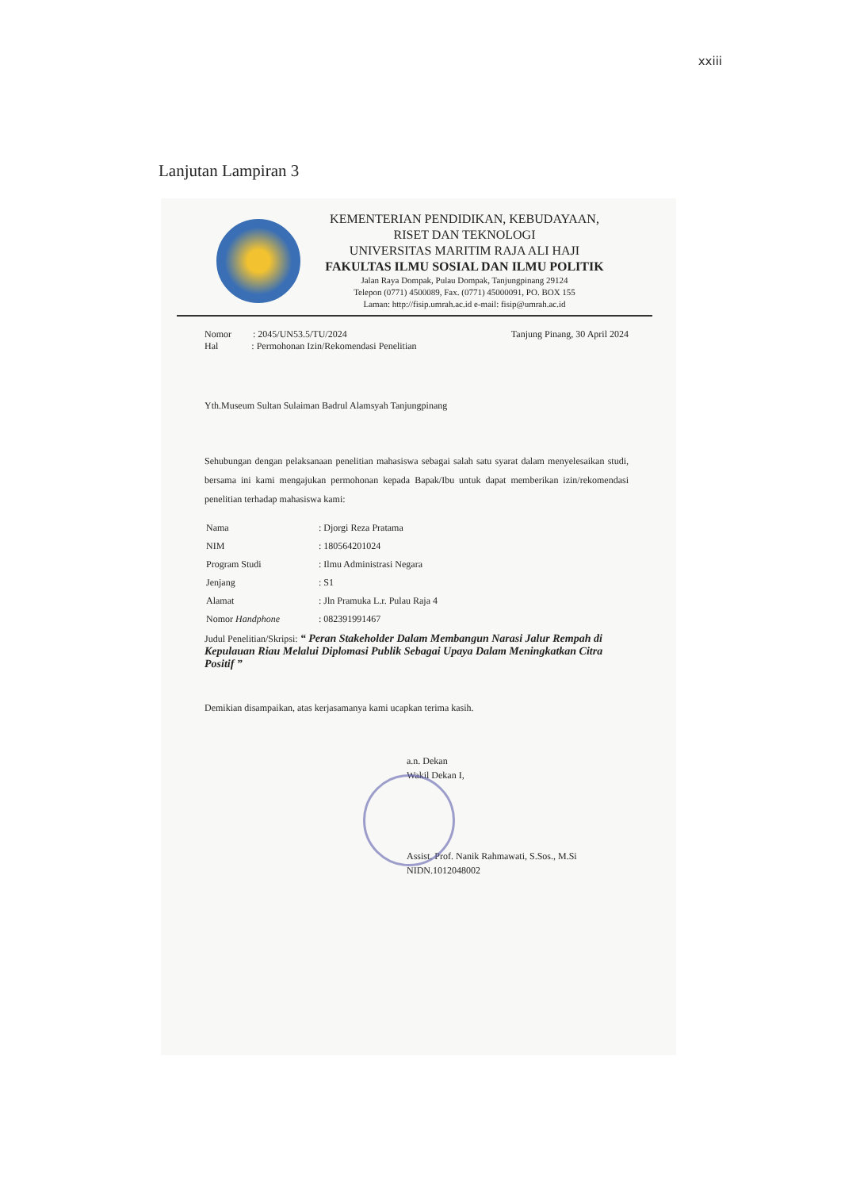xxiii
Lanjutan Lampiran 3
KEMENTERIAN PENDIDIKAN, KEBUDAYAAN,
RISET DAN TEKNOLOGI
UNIVERSITAS MARITIM RAJA ALI HAJI
FAKULTAS ILMU SOSIAL DAN ILMU POLITIK
Jalan Raya Dompak, Pulau Dompak, Tanjungpinang 29124
Telepon (0771) 4500089, Fax. (0771) 45000091, PO. BOX 155
Laman: http://fisip.umrah.ac.id e-mail: fisip@umrah.ac.id
Nomor : 2045/UN53.5/TU/2024
Hal : Permohonan Izin/Rekomendasi Penelitian
Tanjung Pinang, 30 April 2024
Yth.Museum Sultan Sulaiman Badrul Alamsyah Tanjungpinang
Sehubungan dengan pelaksanaan penelitian mahasiswa sebagai salah satu syarat dalam menyelesaikan studi, bersama ini kami mengajukan permohonan kepada Bapak/Ibu untuk dapat memberikan izin/rekomendasi penelitian terhadap mahasiswa kami:
| Nama | : Djorgi Reza Pratama |
| NIM | : 180564201024 |
| Program Studi | : Ilmu Administrasi Negara |
| Jenjang | : S1 |
| Alamat | : Jln Pramuka L.r. Pulau Raja 4 |
| Nomor Handphone | : 082391991467 |
Judul Penelitian/Skripsi: “ Peran Stakeholder Dalam Membangun Narasi Jalur Rempah di Kepulauan Riau Melalui Diplomasi Publik Sebagai Upaya Dalam Meningkatkan Citra Positif ”
Demikian disampaikan, atas kerjasamanya kami ucapkan terima kasih.
a.n. Dekan
Wakil Dekan I,
Assist. Prof. Nanik Rahmawati, S.Sos., M.Si
NIDN.1012048002